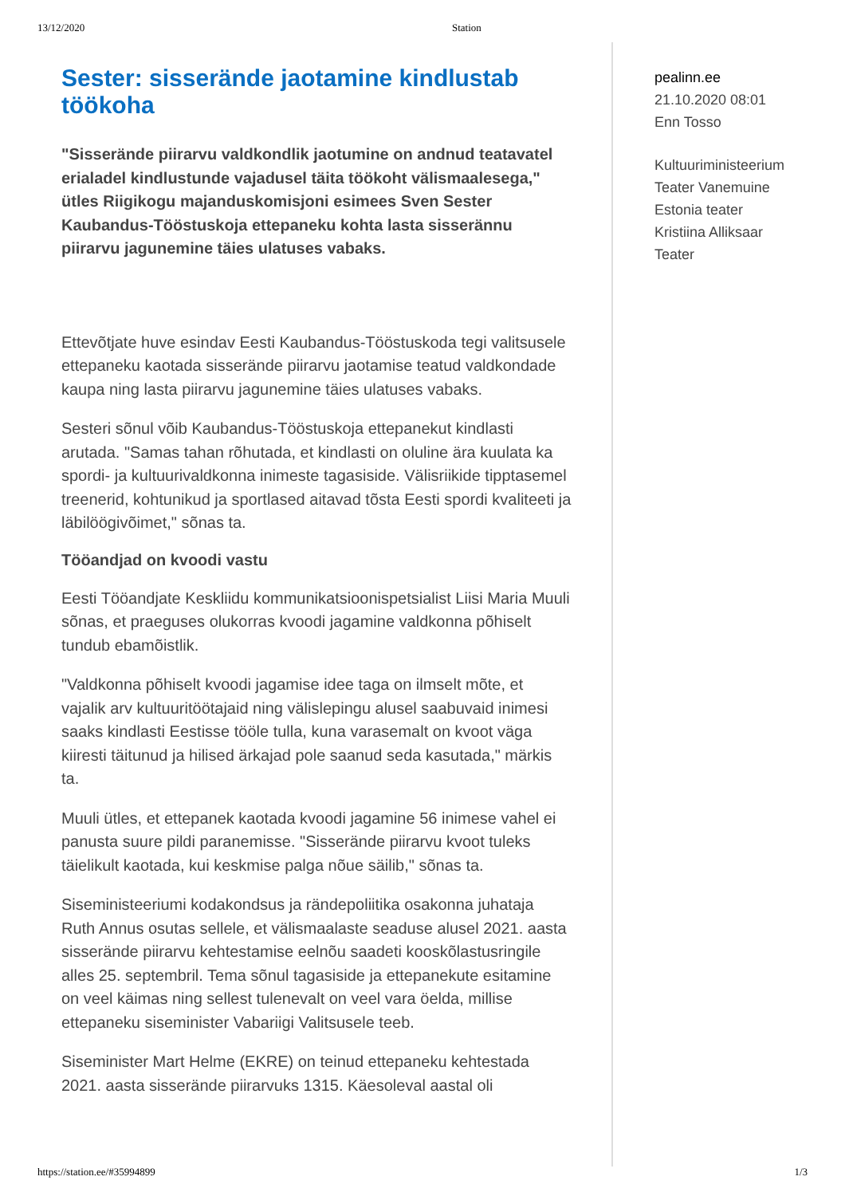13/12/2020 Station
Sester: sisserände jaotamine kindlustab töökoha
"Sisserände piirarvu valdkondlik jaotumine on andnud teatavatel erialadel kindlustunde vajadusel täita töökoht välismaalesega," ütles Riigikogu majanduskomisjoni esimees Sven Sester Kaubandus-Tööstuskoja ettepaneku kohta lasta sisserännu piirarvu jagunemine täies ulatuses vabaks.
Ettevõtjate huve esindav Eesti Kaubandus-Tööstuskoda tegi valitsusele ettepaneku kaotada sisserände piirarvu jaotamise teatud valdkondade kaupa ning lasta piirarvu jagunemine täies ulatuses vabaks.
Sesteri sõnul võib Kaubandus-Tööstuskoja ettepanekut kindlasti arutada. "Samas tahan rõhutada, et kindlasti on oluline ära kuulata ka spordi- ja kultuurivaldkonna inimeste tagasiside. Välisriikide tipptasemel treenerid, kohtunikud ja sportlased aitavad tõsta Eesti spordi kvaliteeti ja läbilöögivõimet," sõnas ta.
Tööandjad on kvoodi vastu
Eesti Tööandjate Keskliidu kommunikatsioonispetsialist Liisi Maria Muuli sõnas, et praeguses olukorras kvoodi jagamine valdkonna põhiselt tundub ebamõistlik.
"Valdkonna põhiselt kvoodi jagamise idee taga on ilmselt mõte, et vajalik arv kultuuritöötajaid ning välislepingu alusel saabuvaid inimesi saaks kindlasti Eestisse tööle tulla, kuna varasemalt on kvoot väga kiiresti täitunud ja hilised ärkajad pole saanud seda kasutada," märkis ta.
Muuli ütles, et ettepanek kaotada kvoodi jagamine 56 inimese vahel ei panusta suure pildi paranemisse. "Sisserände piirarvu kvoot tuleks täielikult kaotada, kui keskmise palga nõue säilib," sõnas ta.
Siseministeeriumi kodakondsus ja rändepoliitika osakonna juhataja Ruth Annus osutas sellele, et välismaalaste seaduse alusel 2021. aasta sisserände piirarvu kehtestamise eelnõu saadeti kooskõlastusringile alles 25. septembril. Tema sõnul tagasiside ja ettepanekute esitamine on veel käimas ning sellest tulenevalt on veel vara öelda, millise ettepaneku siseminister Vabariigi Valitsusele teeb.
Siseminister Mart Helme (EKRE) on teinud ettepaneku kehtestada 2021. aasta sisserände piirarvuks 1315. Käesoleval aastal oli
pealinn.ee
21.10.2020 08:01
Enn Tosso
Kultuuriministeerium
Teater Vanemuine
Estonia teater
Kristiina Alliksaar
Teater
https://station.ee/#35994899 1/3